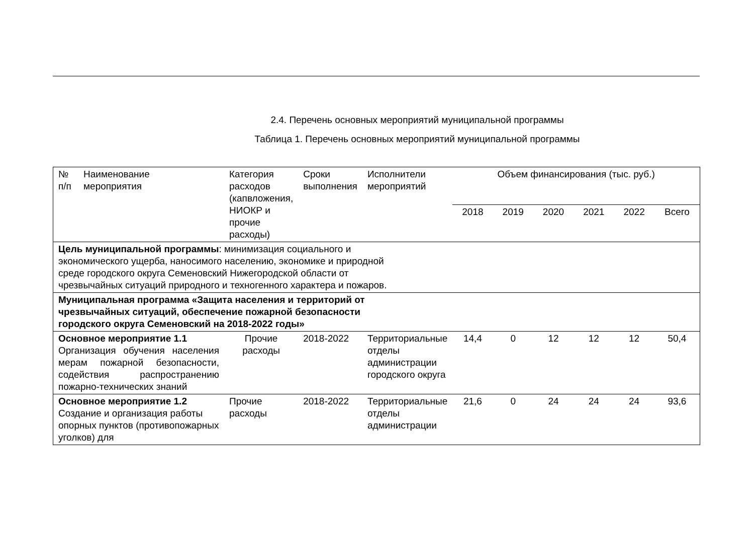2.4. Перечень основных мероприятий муниципальной программы
Таблица 1. Перечень основных мероприятий муниципальной программы
| № п/п | Наименование мероприятия | Категория расходов (капвложения, НИОКР и прочие расходы) | Сроки выполнения | Исполнители мероприятий | Объем финансирования (тыс. руб.) | | | | | |
| --- | --- | --- | --- | --- | --- | --- | --- | --- | --- | --- |
| | | | | | 2018 | 2019 | 2020 | 2021 | 2022 | Всего |
| Цель муниципальной программы : минимизация социального и экономического ущерба, наносимого населению, экономике и природной среде городского округа Семеновский Нижегородской области от чрезвычайных ситуаций природного и техногенного характера и пожаров. | | | | | | | | | | |
| Муниципальная программа «Защита населения и территорий от чрезвычайных ситуаций, обеспечение пожарной безопасности городского округа Семеновский на 2018-2022 годы» | | | | | | | | | | |
| Основное мероприятие 1.1 Организация обучения населения мерам пожарной безопасности, содействия распространению пожарно-технических знаний | | Прочие расходы | 2018-2022 | Территориальные отделы администрации городского округа | 14,4 | 0 | 12 | 12 | 12 | 50,4 |
| Основное мероприятие 1.2 Создание и организация работы опорных пунктов (противопожарных уголков) для | | Прочие расходы | 2018-2022 | Территориальные отделы администрации | 21,6 | 0 | 24 | 24 | 24 | 93,6 |